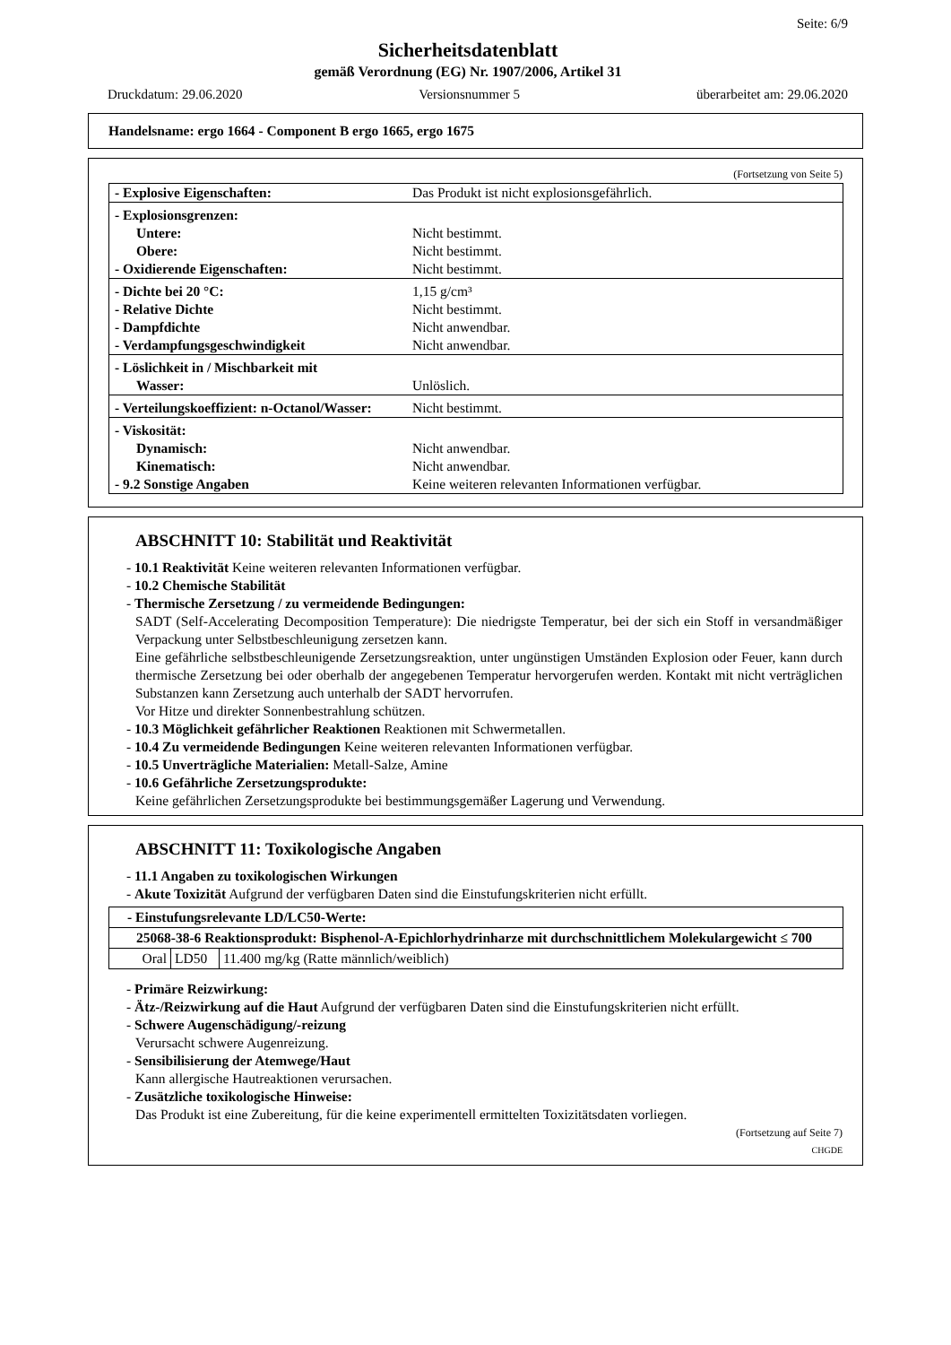Seite: 6/9
Sicherheitsdatenblatt
gemäß Verordnung (EG) Nr. 1907/2006, Artikel 31
Druckdatum: 29.06.2020 Versionsnummer 5 überarbeitet am: 29.06.2020
Handelsname: ergo 1664 - Component B ergo 1665, ergo 1675
(Fortsetzung von Seite 5)
| - Explosive Eigenschaften: | Das Produkt ist nicht explosionsgefährlich. |
| - Explosionsgrenzen: Untere: Obere: - Oxidierende Eigenschaften: | Nicht bestimmt. Nicht bestimmt. Nicht bestimmt. |
| - Dichte bei 20 °C: - Relative Dichte - Dampfdichte - Verdampfungsgeschwindigkeit | 1,15 g/cm³ Nicht bestimmt. Nicht anwendbar. Nicht anwendbar. |
| - Löslichkeit in / Mischbarkeit mit Wasser: | Unlöslich. |
| - Verteilungskoeffizient: n-Octanol/Wasser: | Nicht bestimmt. |
| - Viskosität: Dynamisch: Kinematisch: - 9.2 Sonstige Angaben | Nicht anwendbar. Nicht anwendbar. Keine weiteren relevanten Informationen verfügbar. |
ABSCHNITT 10: Stabilität und Reaktivität
- 10.1 Reaktivität Keine weiteren relevanten Informationen verfügbar.
- 10.2 Chemische Stabilität
- Thermische Zersetzung / zu vermeidende Bedingungen:
SADT (Self-Accelerating Decomposition Temperature): Die niedrigste Temperatur, bei der sich ein Stoff in versandmäßiger Verpackung unter Selbstbeschleunigung zersetzen kann.
Eine gefährliche selbstbeschleunigende Zersetzungsreaktion, unter ungünstigen Umständen Explosion oder Feuer, kann durch thermische Zersetzung bei oder oberhalb der angegebenen Temperatur hervorgerufen werden. Kontakt mit nicht verträglichen Substanzen kann Zersetzung auch unterhalb der SADT hervorrufen.
Vor Hitze und direkter Sonnenbestrahlung schützen.
- 10.3 Möglichkeit gefährlicher Reaktionen Reaktionen mit Schwermetallen.
- 10.4 Zu vermeidende Bedingungen Keine weiteren relevanten Informationen verfügbar.
- 10.5 Unverträgliche Materialien: Metall-Salze, Amine
- 10.6 Gefährliche Zersetzungsprodukte:
Keine gefährlichen Zersetzungsprodukte bei bestimmungsgemäßer Lagerung und Verwendung.
ABSCHNITT 11: Toxikologische Angaben
- 11.1 Angaben zu toxikologischen Wirkungen
- Akute Toxizität Aufgrund der verfügbaren Daten sind die Einstufungskriterien nicht erfüllt.
| - Einstufungsrelevante LD/LC50-Werte: | | |
| 25068-38-6 Reaktionsprodukt: Bisphenol-A-Epichlorhydrinharze mit durchschnittlichem Molekulargewicht ≤ 700 | | |
| Oral | LD50 | 11.400 mg/kg (Ratte männlich/weiblich) |
- Primäre Reizwirkung:
- Ätz-/Reizwirkung auf die Haut Aufgrund der verfügbaren Daten sind die Einstufungskriterien nicht erfüllt.
- Schwere Augenschädigung/-reizung
Verursacht schwere Augenreizung.
- Sensibilisierung der Atemwege/Haut
Kann allergische Hautreaktionen verursachen.
- Zusätzliche toxikologische Hinweise:
Das Produkt ist eine Zubereitung, für die keine experimentell ermittelten Toxizitätsdaten vorliegen.
(Fortsetzung auf Seite 7)
CHGDE